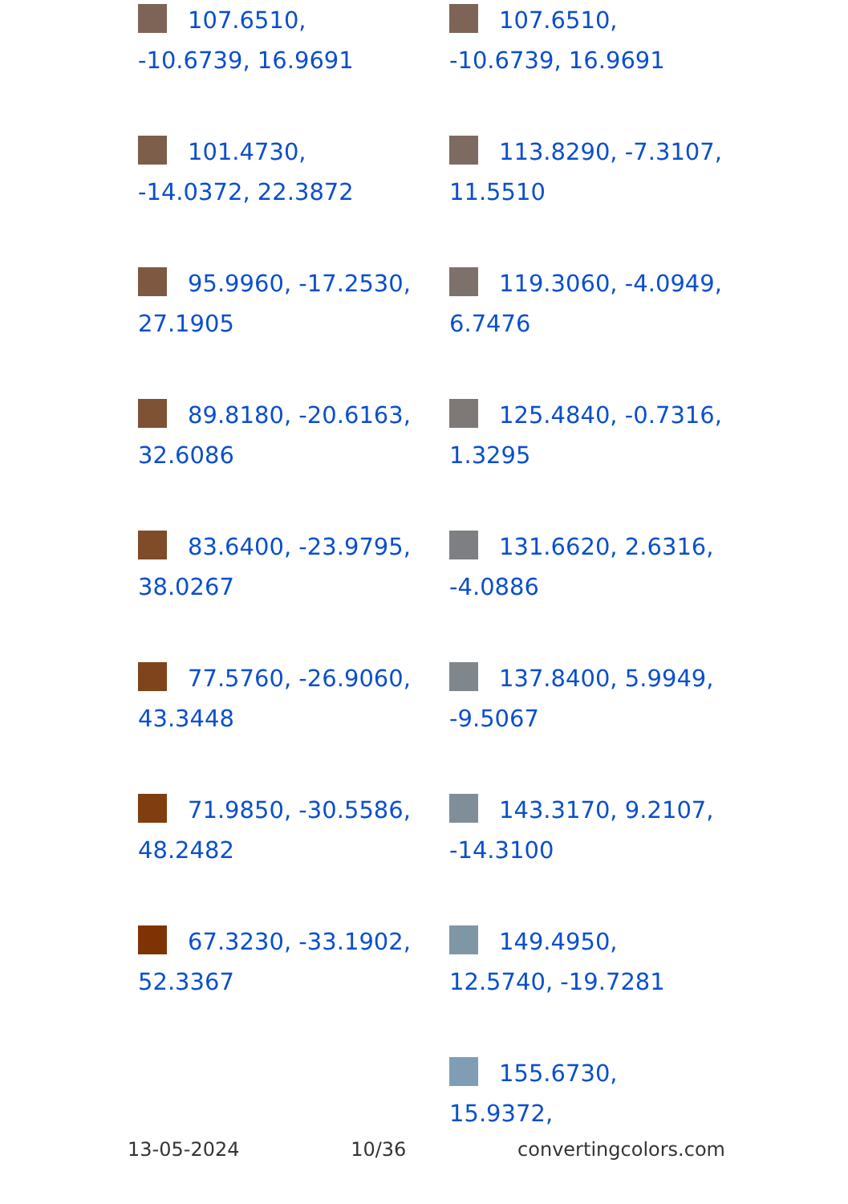107.6510, -10.6739, 16.9691
101.4730, -14.0372, 22.3872
95.9960, -17.2530, 27.1905
89.8180, -20.6163, 32.6086
83.6400, -23.9795, 38.0267
77.5760, -26.9060, 43.3448
71.9850, -30.5586, 48.2482
67.3230, -33.1902, 52.3367
107.6510, -10.6739, 16.9691
113.8290, -7.3107, 11.5510
119.3060, -4.0949, 6.7476
125.4840, -0.7316, 1.3295
131.6620, 2.6316, -4.0886
137.8400, 5.9949, -9.5067
143.3170, 9.2107, -14.3100
149.4950, 12.5740, -19.7281
155.6730, 15.9372,
13-05-2024 10/36 convertingcolors.com